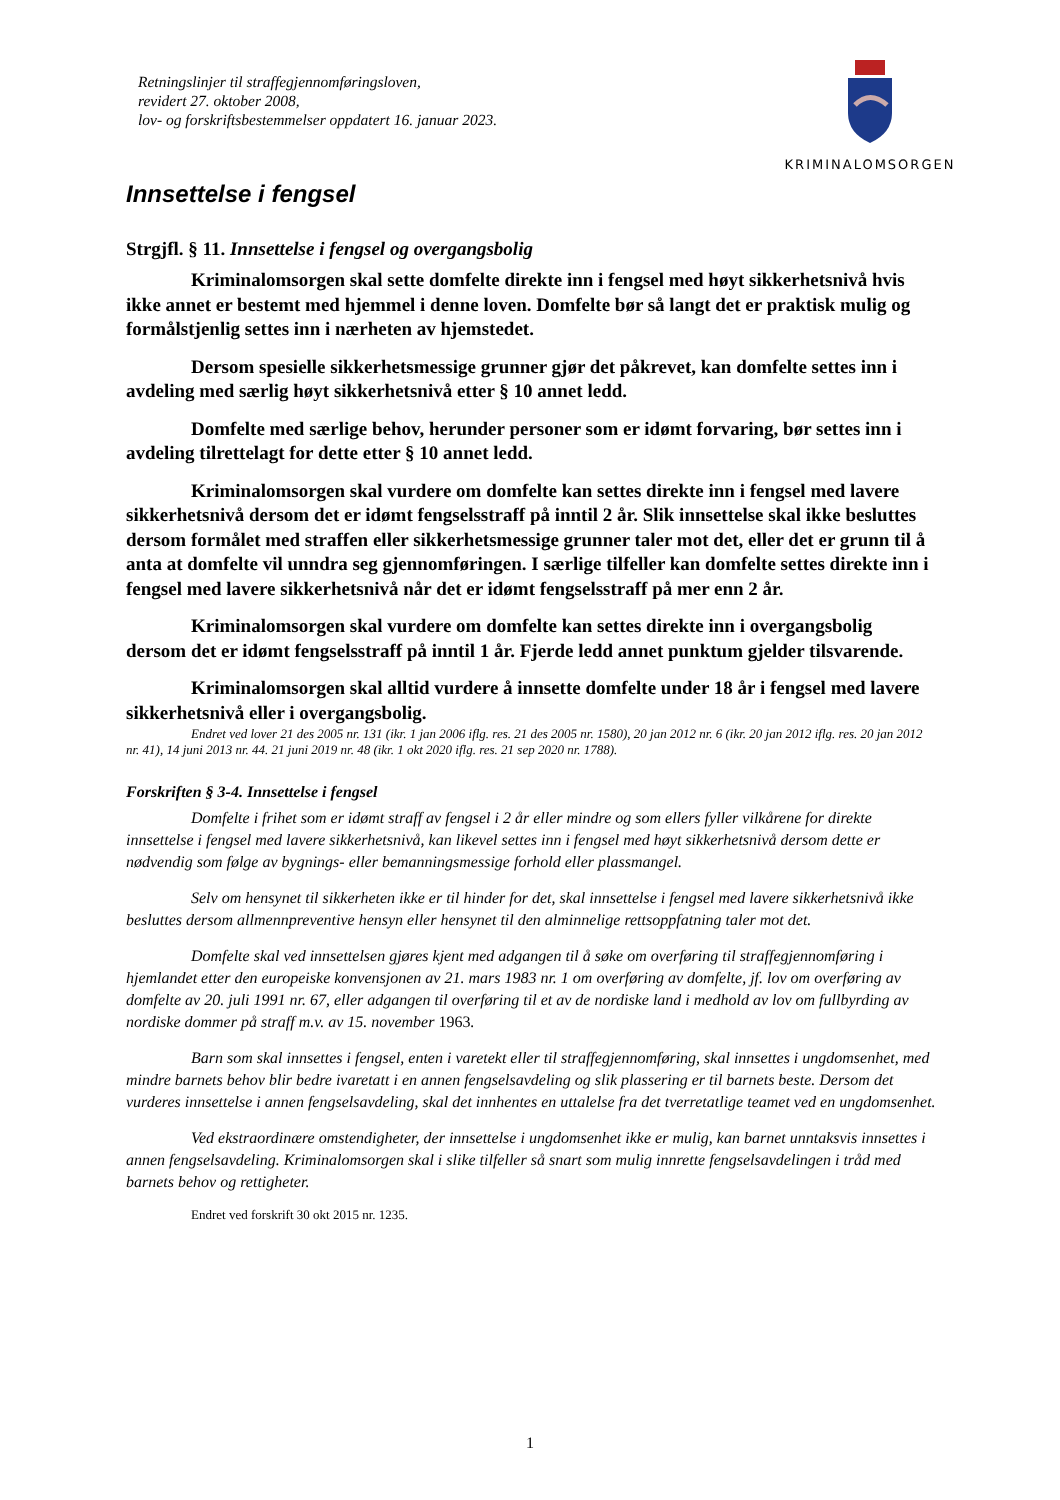Retningslinjer til straffegjennomføringsloven,
revidert 27. oktober 2008,
lov- og forskriftsbestemmelser oppdatert 16. januar 2023.
KRIMINALOMSORGEN
Innsettelse i fengsel
Strgjfl. § 11. Innsettelse i fengsel og overgangsbolig
Kriminalomsorgen skal sette domfelte direkte inn i fengsel med høyt sikkerhetsnivå hvis ikke annet er bestemt med hjemmel i denne loven. Domfelte bør så langt det er praktisk mulig og formålstjenlig settes inn i nærheten av hjemstedet.
Dersom spesielle sikkerhetsmessige grunner gjør det påkrevet, kan domfelte settes inn i avdeling med særlig høyt sikkerhetsnivå etter § 10 annet ledd.
Domfelte med særlige behov, herunder personer som er idømt forvaring, bør settes inn i avdeling tilrettelagt for dette etter § 10 annet ledd.
Kriminalomsorgen skal vurdere om domfelte kan settes direkte inn i fengsel med lavere sikkerhetsnivå dersom det er idømt fengselsstraff på inntil 2 år. Slik innsettelse skal ikke besluttes dersom formålet med straffen eller sikkerhetsmessige grunner taler mot det, eller det er grunn til å anta at domfelte vil unndra seg gjennomføringen. I særlige tilfeller kan domfelte settes direkte inn i fengsel med lavere sikkerhetsnivå når det er idømt fengselsstraff på mer enn 2 år.
Kriminalomsorgen skal vurdere om domfelte kan settes direkte inn i overgangsbolig dersom det er idømt fengselsstraff på inntil 1 år. Fjerde ledd annet punktum gjelder tilsvarende.
Kriminalomsorgen skal alltid vurdere å innsette domfelte under 18 år i fengsel med lavere sikkerhetsnivå eller i overgangsbolig.
Endret ved lover 21 des 2005 nr. 131 (ikr. 1 jan 2006 iflg. res. 21 des 2005 nr. 1580), 20 jan 2012 nr. 6 (ikr. 20 jan 2012 iflg. res. 20 jan 2012 nr. 41), 14 juni 2013 nr. 44. 21 juni 2019 nr. 48 (ikr. 1 okt 2020 iflg. res. 21 sep 2020 nr. 1788).
Forskriften § 3-4. Innsettelse i fengsel
Domfelte i frihet som er idømt straff av fengsel i 2 år eller mindre og som ellers fyller vilkårene for direkte innsettelse i fengsel med lavere sikkerhetsnivå, kan likevel settes inn i fengsel med høyt sikkerhetsnivå dersom dette er nødvendig som følge av bygnings- eller bemanningsmessige forhold eller plassmangel.
Selv om hensynet til sikkerheten ikke er til hinder for det, skal innsettelse i fengsel med lavere sikkerhetsnivå ikke besluttes dersom allmennpreventive hensyn eller hensynet til den alminnelige rettsoppfatning taler mot det.
Domfelte skal ved innsettelsen gjøres kjent med adgangen til å søke om overføring til straffegjennomføring i hjemlandet etter den europeiske konvensjonen av 21. mars 1983 nr. 1 om overføring av domfelte, jf. lov om overføring av domfelte av 20. juli 1991 nr. 67, eller adgangen til overføring til et av de nordiske land i medhold av lov om fullbyrding av nordiske dommer på straff m.v. av 15. november 1963.
Barn som skal innsettes i fengsel, enten i varetekt eller til straffegjennomføring, skal innsettes i ungdomsenhet, med mindre barnets behov blir bedre ivaretatt i en annen fengselsavdeling og slik plassering er til barnets beste. Dersom det vurderes innsettelse i annen fengselsavdeling, skal det innhentes en uttalelse fra det tverretatlige teamet ved en ungdomsenhet.
Ved ekstraordinære omstendigheter, der innsettelse i ungdomsenhet ikke er mulig, kan barnet unntaksvis innsettes i annen fengselsavdeling. Kriminalomsorgen skal i slike tilfeller så snart som mulig innrette fengselsavdelingen i tråd med barnets behov og rettigheter.
Endret ved forskrift 30 okt 2015 nr. 1235.
1